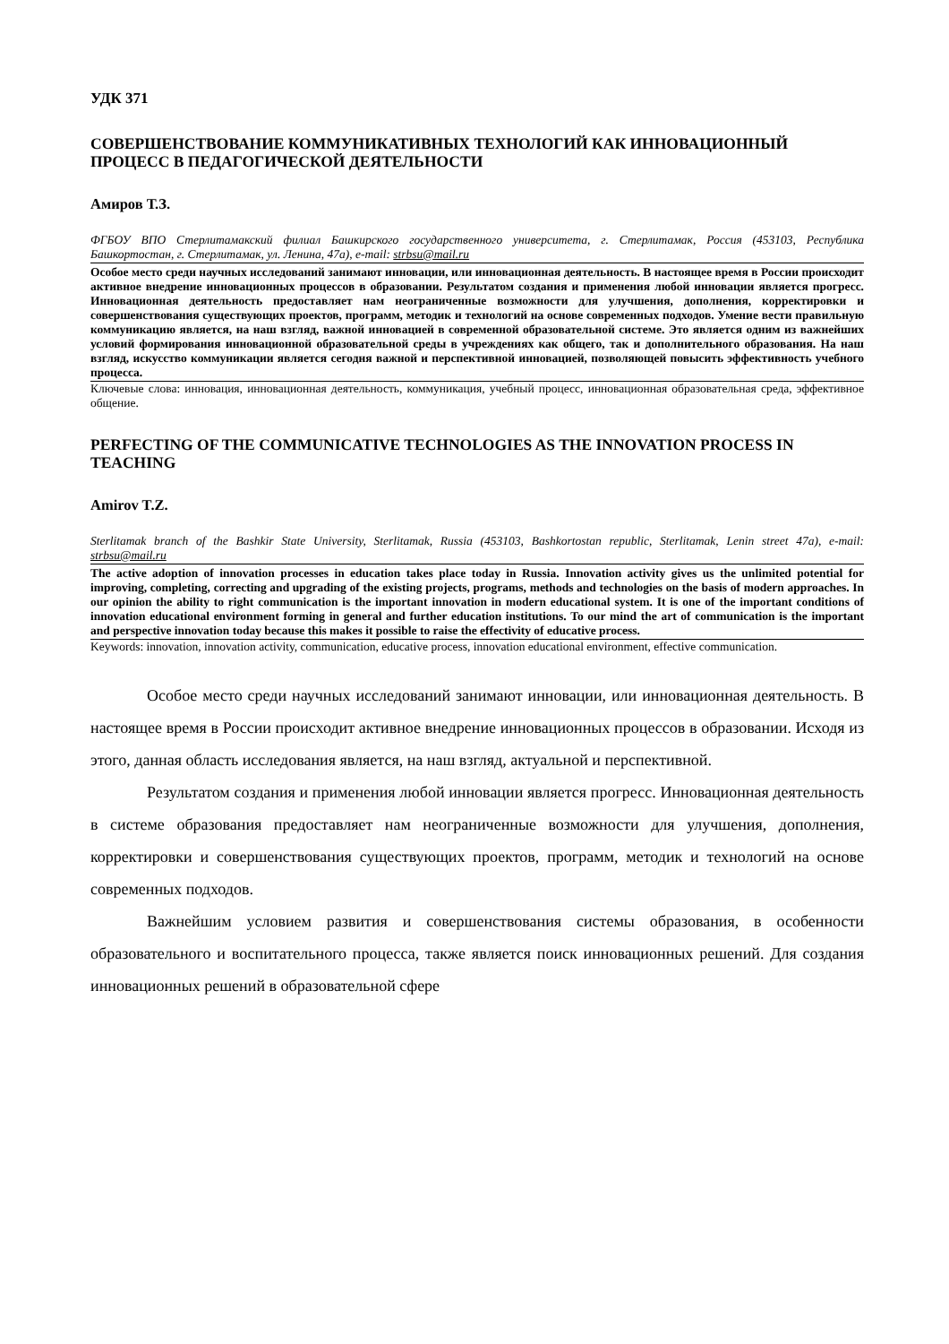УДК 371
СОВЕРШЕНСТВОВАНИЕ КОММУНИКАТИВНЫХ ТЕХНОЛОГИЙ КАК ИННОВАЦИОННЫЙ ПРОЦЕСС В ПЕДАГОГИЧЕСКОЙ ДЕЯТЕЛЬНОСТИ
Амиров Т.З.
ФГБОУ ВПО Стерлитамакский филиал Башкирского государственного университета, г. Стерлитамак, Россия (453103, Республика Башкортостан, г. Стерлитамак, ул. Ленина, 47а), e-mail: strbsu@mail.ru
Особое место среди научных исследований занимают инновации, или инновационная деятельность. В настоящее время в России происходит активное внедрение инновационных процессов в образовании. Результатом создания и применения любой инновации является прогресс. Инновационная деятельность предоставляет нам неограниченные возможности для улучшения, дополнения, корректировки и совершенствования существующих проектов, программ, методик и технологий на основе современных подходов. Умение вести правильную коммуникацию является, на наш взгляд, важной инновацией в современной образовательной системе. Это является одним из важнейших условий формирования инновационной образовательной среды в учреждениях как общего, так и дополнительного образования. На наш взгляд, искусство коммуникации является сегодня важной и перспективной инновацией, позволяющей повысить эффективность учебного процесса.
Ключевые слова: инновация, инновационная деятельность, коммуникация, учебный процесс, инновационная образовательная среда, эффективное общение.
PERFECTING OF THE COMMUNICATIVE TECHNOLOGIES AS THE INNOVATION PROCESS IN TEACHING
Amirov T.Z.
Sterlitamak branch of the Bashkir State University, Sterlitamak, Russia (453103, Bashkortostan republic, Sterlitamak, Lenin street 47a), e-mail: strbsu@mail.ru
The active adoption of innovation processes in education takes place today in Russia. Innovation activity gives us the unlimited potential for improving, completing, correcting and upgrading of the existing projects, programs, methods and technologies on the basis of modern approaches. In our opinion the ability to right communication is the important innovation in modern educational system. It is one of the important conditions of innovation educational environment forming in general and further education institutions. To our mind the art of communication is the important and perspective innovation today because this makes it possible to raise the effectivity of educative process.
Keywords: innovation, innovation activity, communication, educative process, innovation educational environment, effective communication.
Особое место среди научных исследований занимают инновации, или инновационная деятельность. В настоящее время в России происходит активное внедрение инновационных процессов в образовании. Исходя из этого, данная область исследования является, на наш взгляд, актуальной и перспективной.
Результатом создания и применения любой инновации является прогресс. Инновационная деятельность в системе образования предоставляет нам неограниченные возможности для улучшения, дополнения, корректировки и совершенствования существующих проектов, программ, методик и технологий на основе современных подходов.
Важнейшим условием развития и совершенствования системы образования, в особенности образовательного и воспитательного процесса, также является поиск инновационных решений. Для создания инновационных решений в образовательной сфере